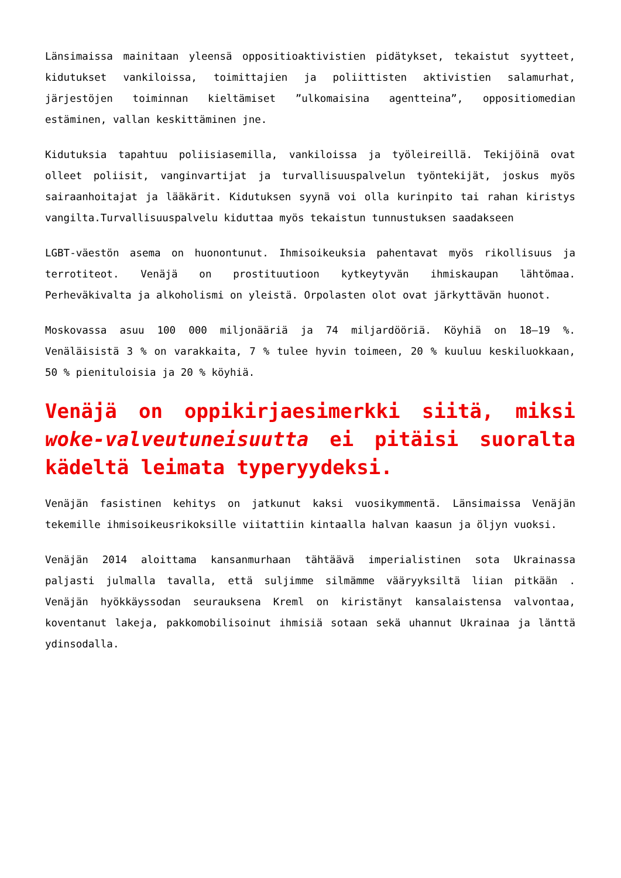Länsimaissa mainitaan yleensä oppositioaktivistien pidätykset, tekaistut syytteet, kidutukset vankiloissa, toimittajien ja poliittisten aktivistien salamurhat, järjestöjen toiminnan kieltämiset ”ulkomaisina agentteina”, oppositiomedian estäminen, vallan keskittäminen jne.
Kidutuksia tapahtuu poliisiasemilla, vankiloissa ja työleireillä. Tekijöinä ovat olleet poliisit, vanginvartijat ja turvallisuuspalvelun työntekijät, joskus myös sairaanhoitajat ja lääkärit. Kidutuksen syynä voi olla kurinpito tai rahan kiristys vangilta.Turvallisuuspalvelu kiduttaa myös tekaistun tunnustuksen saadakseen
LGBT-väestön asema on huonontunut. Ihmisoikeuksia pahentavat myös rikollisuus ja terrotiteot. Venäjä on prostituutioon kytkeytyvän ihmiskaupan lähtömaa. Perheväkivalta ja alkoholismi on yleistä. Orpolasten olot ovat järkyttävän huonot.
Moskovassa asuu 100 000 miljonääriä ja 74 miljardööriä. Köyhiä on 18–19 %. Venäläisistä 3 % on varakkaita, 7 % tulee hyvin toimeen, 20 % kuuluu keskiluokkaan, 50 % pienituloisia ja 20 % köyhiä.
Venäjä on oppikirjaesimerkki siitä, miksi woke-valveutuneisuutta ei pitäisi suoralta kädeltä leimata typeryydeksi.
Venäjän fasistinen kehitys on jatkunut kaksi vuosikymmentä. Länsimaissa Venäjän tekemille ihmisoikeusrikoksille viitattiin kintaalla halvan kaasun ja öljyn vuoksi.
Venäjän 2014 aloittama kansanmurhaan tähtäävä imperialistinen sota Ukrainassa paljasti julmalla tavalla, että suljimme silmämme vääryyksiltä liian pitkään . Venäjän hyökkäyssodan seurauksena Kreml on kiristänyt kansalaistensa valvontaa, koventanut lakeja, pakkomobilisoinut ihmisiä sotaan sekä uhannut Ukrainaa ja länttä ydinsodalla.